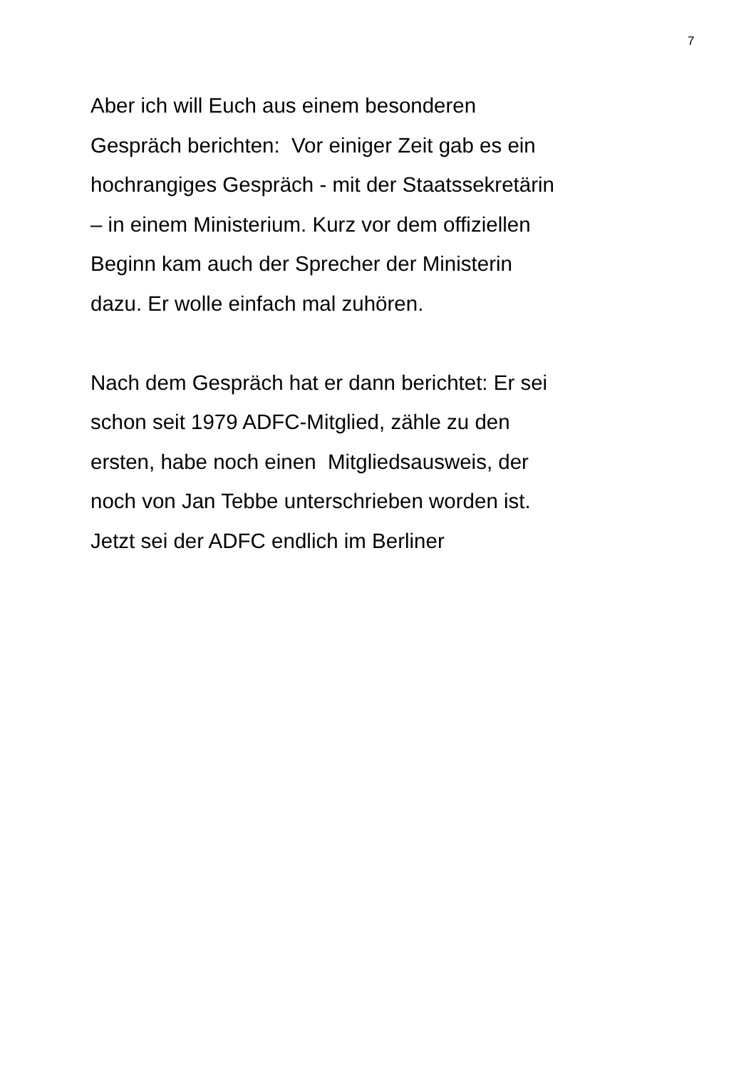7
Aber ich will Euch aus einem besonderen
Gespräch berichten: Vor einiger Zeit gab es ein
hochrangiges Gespräch - mit der Staatssekretärin
– in einem Ministerium. Kurz vor dem offiziellen
Beginn kam auch der Sprecher der Ministerin
dazu. Er wolle einfach mal zuhören.
Nach dem Gespräch hat er dann berichtet: Er sei
schon seit 1979 ADFC-Mitglied, zähle zu den
ersten, habe noch einen Mitgliedsausweis, der
noch von Jan Tebbe unterschrieben worden ist.
Jetzt sei der ADFC endlich im Berliner